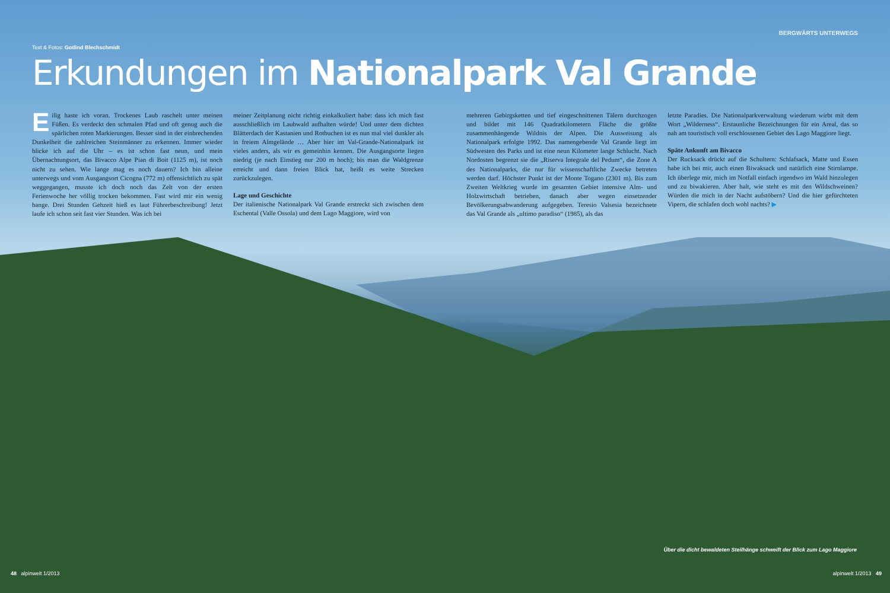BERGWÄRTS UNTERWEGS
Text & Fotos: Gotlind Blechschmidt
Erkundungen im Nationalpark Val Grande
Eilig haste ich voran. Trockenes Laub raschelt unter meinen Füßen. Es verdeckt den schmalen Pfad und oft genug auch die spärlichen roten Markierungen. Besser sind in der einbrechenden Dunkelheit die zahlreichen Steinmänner zu erkennen. Immer wieder blicke ich auf die Uhr – es ist schon fast neun, und mein Übernachtungsort, das Bivacco Alpe Pian di Boit (1125 m), ist noch nicht zu sehen. Wie lange mag es noch dauern? Ich bin alleine unterwegs und vom Ausgangsort Cicogna (772 m) offensichtlich zu spät weggegangen, musste ich doch noch das Zelt von der ersten Ferienwoche her völlig trocken bekommen. Fast wird mir ein wenig bange. Drei Stunden Gehzeit hieß es laut Führerbeschreibung! Jetzt laufe ich schon seit fast vier Stunden. Was ich bei
meiner Zeitplanung nicht richtig einkalkuliert habe: dass ich mich fast ausschließlich im Laubwald aufhalten würde! Und unter dem dichten Blätterdach der Kastanien und Rotbuchen ist es nun mal viel dunkler als in freiem Almgelände … Aber hier im Val-Grande-Nationalpark ist vieles anders, als wir es gemeinhin kennen. Die Ausgangsorte liegen niedrig (je nach Einstieg nur 200 m hoch); bis man die Waldgrenze erreicht und dann freien Blick hat, heißt es weite Strecken zurückzulegen.
Lage und Geschichte
Der italienische Nationalpark Val Grande erstreckt sich zwischen dem Eschental (Valle Ossola) und dem Lago Maggiore, wird von
mehreren Gebirgsketten und tief eingeschnittenen Tälern durchzogen und bildet mit 146 Quadratkilometern Fläche die größte zusammenhängende Wildnis der Alpen. Die Ausweisung als Nationalpark erfolgte 1992. Das namengebende Val Grande liegt im Südwesten des Parks und ist eine neun Kilometer lange Schlucht. Nach Nordosten begrenzt sie die „Riserva Integrale del Pedum“, die Zone A des Nationalparks, die nur für wissenschaftliche Zwecke betreten werden darf. Höchster Punkt ist der Monte Togano (2301 m). Bis zum Zweiten Weltkrieg wurde im gesamten Gebiet intensive Alm- und Holzwirtschaft betrieben, danach aber wegen einsetzender Bevölkerungsabwanderung aufgegeben. Teresio Valsesia bezeichnete das Val Grande als „ultimo paradiso“ (1985), als das
letzte Paradies. Die Nationalparkverwaltung wiederum wirbt mit dem Wort „Wilderness“. Erstaunliche Bezeichnungen für ein Areal, das so nah am touristisch voll erschlossenen Gebiet des Lago Maggiore liegt.
Späte Ankunft am Bivacco
Der Rucksack drückt auf die Schultern: Schlafsack, Matte und Essen habe ich bei mir, auch einen Biwaksack und natürlich eine Stirnlampe. Ich überlege mir, mich im Notfall einfach irgendwo im Wald hinzulegen und zu biwakieren. Aber halt, wie steht es mit den Wildschweinen? Würden die mich in der Nacht aufstöbern? Und die hier gefürchteten Vipern, die schlafen doch wohl nachts? ▶
Über die dicht bewaldeten Steilhänge schweift der Blick zum Lago Maggiore
48 alpinwelt 1/2013 alpinwelt 1/2013 49